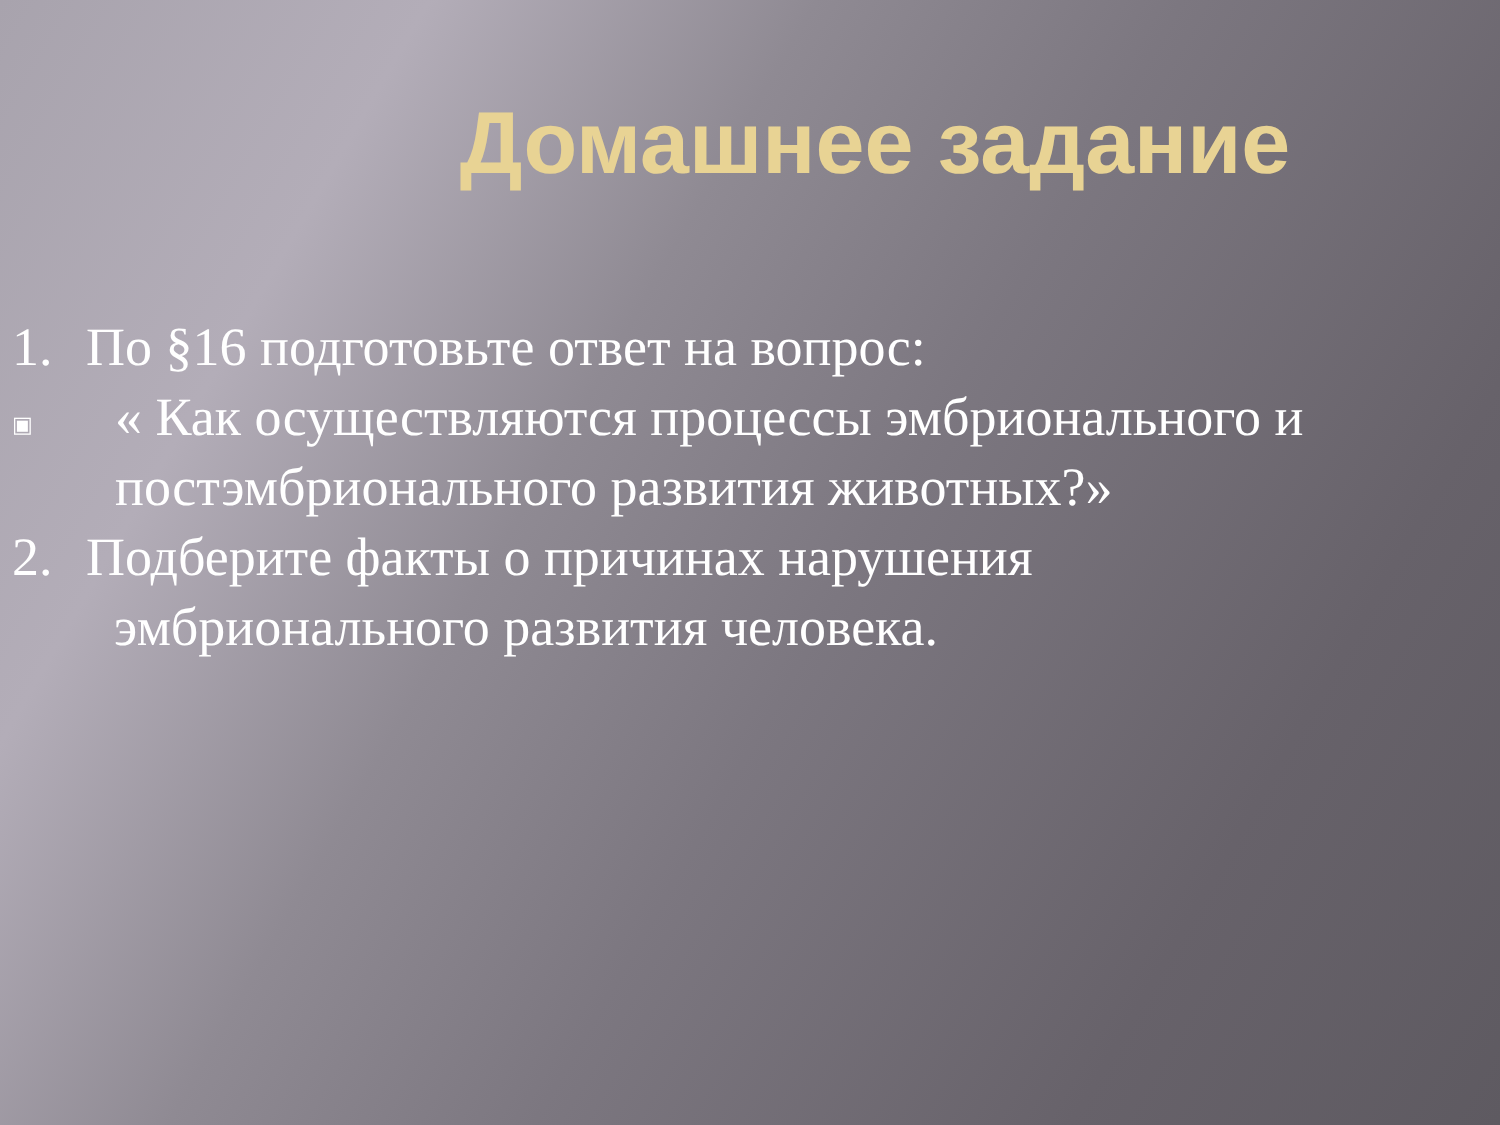Домашнее задание
1. По §16 подготовьте ответ на вопрос:
▣ « Как осуществляются процессы эмбрионального и постэмбрионального развития животных?»
2. Подберите факты о причинах нарушения
эмбрионального развития человека.